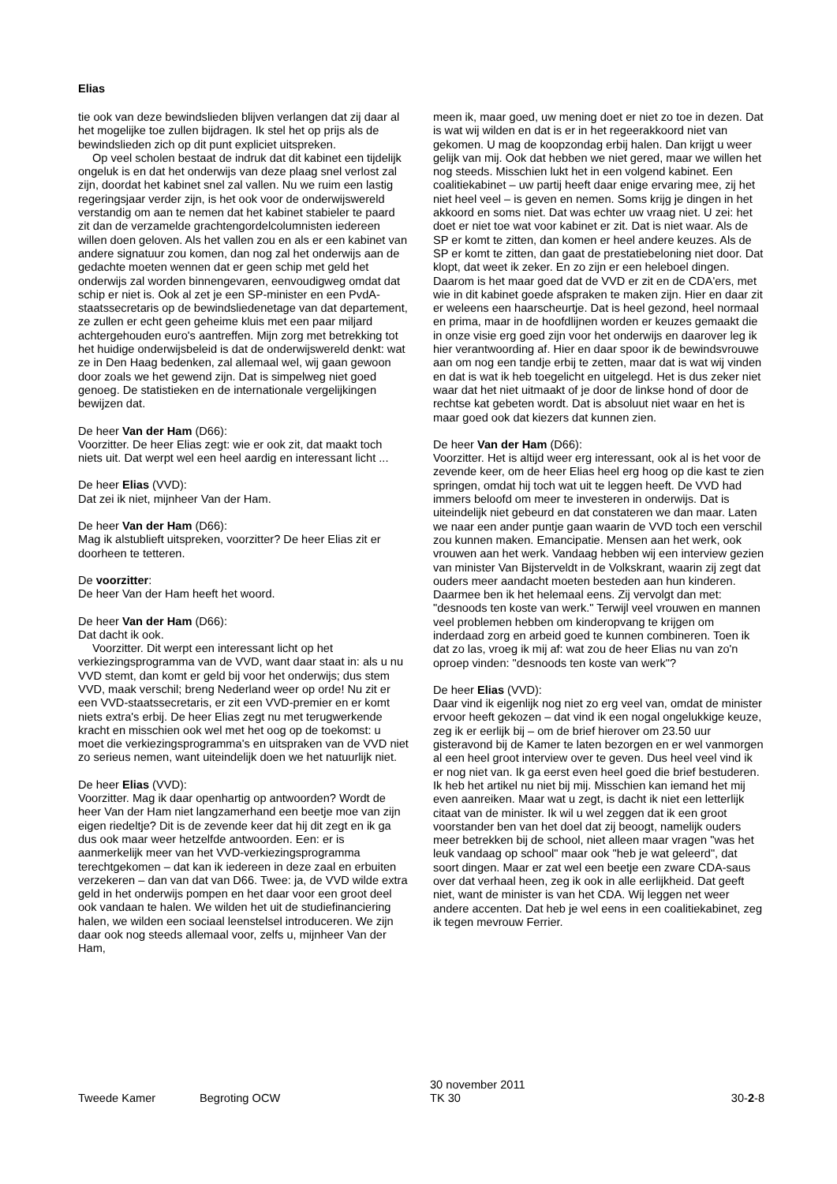Elias
tie ook van deze bewindslieden blijven verlangen dat zij daar al het mogelijke toe zullen bijdragen. Ik stel het op prijs als de bewindslieden zich op dit punt expliciet uitspreken.
Op veel scholen bestaat de indruk dat dit kabinet een tijdelijk ongeluk is en dat het onderwijs van deze plaag snel verlost zal zijn, doordat het kabinet snel zal vallen. Nu we ruim een lastig regeringsjaar verder zijn, is het ook voor de onderwijswereld verstandig om aan te nemen dat het kabinet stabieler te paard zit dan de verzamelde grachtengordelcolumnisten iedereen willen doen geloven. Als het vallen zou en als er een kabinet van andere signatuur zou komen, dan nog zal het onderwijs aan de gedachte moeten wennen dat er geen schip met geld het onderwijs zal worden binnengevaren, eenvoudigweg omdat dat schip er niet is. Ook al zet je een SP-minister en een PvdA-staatssecretaris op de bewindsliedenetage van dat departement, ze zullen er echt geen geheime kluis met een paar miljard achtergehouden euro's aantreffen. Mijn zorg met betrekking tot het huidige onderwijsbeleid is dat de onderwijswereld denkt: wat ze in Den Haag bedenken, zal allemaal wel, wij gaan gewoon door zoals we het gewend zijn. Dat is simpelweg niet goed genoeg. De statistieken en de internationale vergelijkingen bewijzen dat.
De heer Van der Ham (D66):
Voorzitter. De heer Elias zegt: wie er ook zit, dat maakt toch niets uit. Dat werpt wel een heel aardig en interessant licht ...
De heer Elias (VVD):
Dat zei ik niet, mijnheer Van der Ham.
De heer Van der Ham (D66):
Mag ik alstublieft uitspreken, voorzitter? De heer Elias zit er doorheen te tetteren.
De voorzitter:
De heer Van der Ham heeft het woord.
De heer Van der Ham (D66):
Dat dacht ik ook.
Voorzitter. Dit werpt een interessant licht op het verkiezingsprogramma van de VVD, want daar staat in: als u nu VVD stemt, dan komt er geld bij voor het onderwijs; dus stem VVD, maak verschil; breng Nederland weer op orde! Nu zit er een VVD-staatssecretaris, er zit een VVD-premier en er komt niets extra's erbij. De heer Elias zegt nu met terugwerkende kracht en misschien ook wel met het oog op de toekomst: u moet die verkiezingsprogramma's en uitspraken van de VVD niet zo serieus nemen, want uiteindelijk doen we het natuurlijk niet.
De heer Elias (VVD):
Voorzitter. Mag ik daar openhartig op antwoorden? Wordt de heer Van der Ham niet langzamerhand een beetje moe van zijn eigen riedeltje? Dit is de zevende keer dat hij dit zegt en ik ga dus ook maar weer hetzelfde antwoorden. Een: er is aanmerkelijk meer van het VVD-verkiezingsprogramma terechtgekomen – dat kan ik iedereen in deze zaal en erbuiten verzekeren – dan van dat van D66. Twee: ja, de VVD wilde extra geld in het onderwijs pompen en het daar voor een groot deel ook vandaan te halen. We wilden het uit de studiefinanciering halen, we wilden een sociaal leenstelsel introduceren. We zijn daar ook nog steeds allemaal voor, zelfs u, mijnheer Van der Ham,
meen ik, maar goed, uw mening doet er niet zo toe in dezen. Dat is wat wij wilden en dat is er in het regeerakkoord niet van gekomen. U mag de koopzondag erbij halen. Dan krijgt u weer gelijk van mij. Ook dat hebben we niet gered, maar we willen het nog steeds. Misschien lukt het in een volgend kabinet. Een coalitiekabinet – uw partij heeft daar enige ervaring mee, zij het niet heel veel – is geven en nemen. Soms krijg je dingen in het akkoord en soms niet. Dat was echter uw vraag niet. U zei: het doet er niet toe wat voor kabinet er zit. Dat is niet waar. Als de SP er komt te zitten, dan komen er heel andere keuzes. Als de SP er komt te zitten, dan gaat de prestatiebeloning niet door. Dat klopt, dat weet ik zeker. En zo zijn er een heleboel dingen. Daarom is het maar goed dat de VVD er zit en de CDA'ers, met wie in dit kabinet goede afspraken te maken zijn. Hier en daar zit er weleens een haarscheurtje. Dat is heel gezond, heel normaal en prima, maar in de hoofdlijnen worden er keuzes gemaakt die in onze visie erg goed zijn voor het onderwijs en daarover leg ik hier verantwoording af. Hier en daar spoor ik de bewindsvrouwe aan om nog een tandje erbij te zetten, maar dat is wat wij vinden en dat is wat ik heb toegelicht en uitgelegd. Het is dus zeker niet waar dat het niet uitmaakt of je door de linkse hond of door de rechtse kat gebeten wordt. Dat is absoluut niet waar en het is maar goed ook dat kiezers dat kunnen zien.
De heer Van der Ham (D66):
Voorzitter. Het is altijd weer erg interessant, ook al is het voor de zevende keer, om de heer Elias heel erg hoog op die kast te zien springen, omdat hij toch wat uit te leggen heeft. De VVD had immers beloofd om meer te investeren in onderwijs. Dat is uiteindelijk niet gebeurd en dat constateren we dan maar. Laten we naar een ander puntje gaan waarin de VVD toch een verschil zou kunnen maken. Emancipatie. Mensen aan het werk, ook vrouwen aan het werk. Vandaag hebben wij een interview gezien van minister Van Bijsterveldt in de Volkskrant, waarin zij zegt dat ouders meer aandacht moeten besteden aan hun kinderen. Daarmee ben ik het helemaal eens. Zij vervolgt dan met: "desnoods ten koste van werk." Terwijl veel vrouwen en mannen veel problemen hebben om kinderopvang te krijgen om inderdaad zorg en arbeid goed te kunnen combineren. Toen ik dat zo las, vroeg ik mij af: wat zou de heer Elias nu van zo'n oproep vinden: "desnoods ten koste van werk"?
De heer Elias (VVD):
Daar vind ik eigenlijk nog niet zo erg veel van, omdat de minister ervoor heeft gekozen – dat vind ik een nogal ongelukkige keuze, zeg ik er eerlijk bij – om de brief hierover om 23.50 uur gisteravond bij de Kamer te laten bezorgen en er wel vanmorgen al een heel groot interview over te geven. Dus heel veel vind ik er nog niet van. Ik ga eerst even heel goed die brief bestuderen. Ik heb het artikel nu niet bij mij. Misschien kan iemand het mij even aanreiken. Maar wat u zegt, is dacht ik niet een letterlijk citaat van de minister. Ik wil u wel zeggen dat ik een groot voorstander ben van het doel dat zij beoogt, namelijk ouders meer betrekken bij de school, niet alleen maar vragen "was het leuk vandaag op school" maar ook "heb je wat geleerd", dat soort dingen. Maar er zat wel een beetje een zware CDA-saus over dat verhaal heen, zeg ik ook in alle eerlijkheid. Dat geeft niet, want de minister is van het CDA. Wij leggen net weer andere accenten. Dat heb je wel eens in een coalitiekabinet, zeg ik tegen mevrouw Ferrier.
Tweede Kamer Begroting OCW
30 november 2011
TK 30
30-2-8